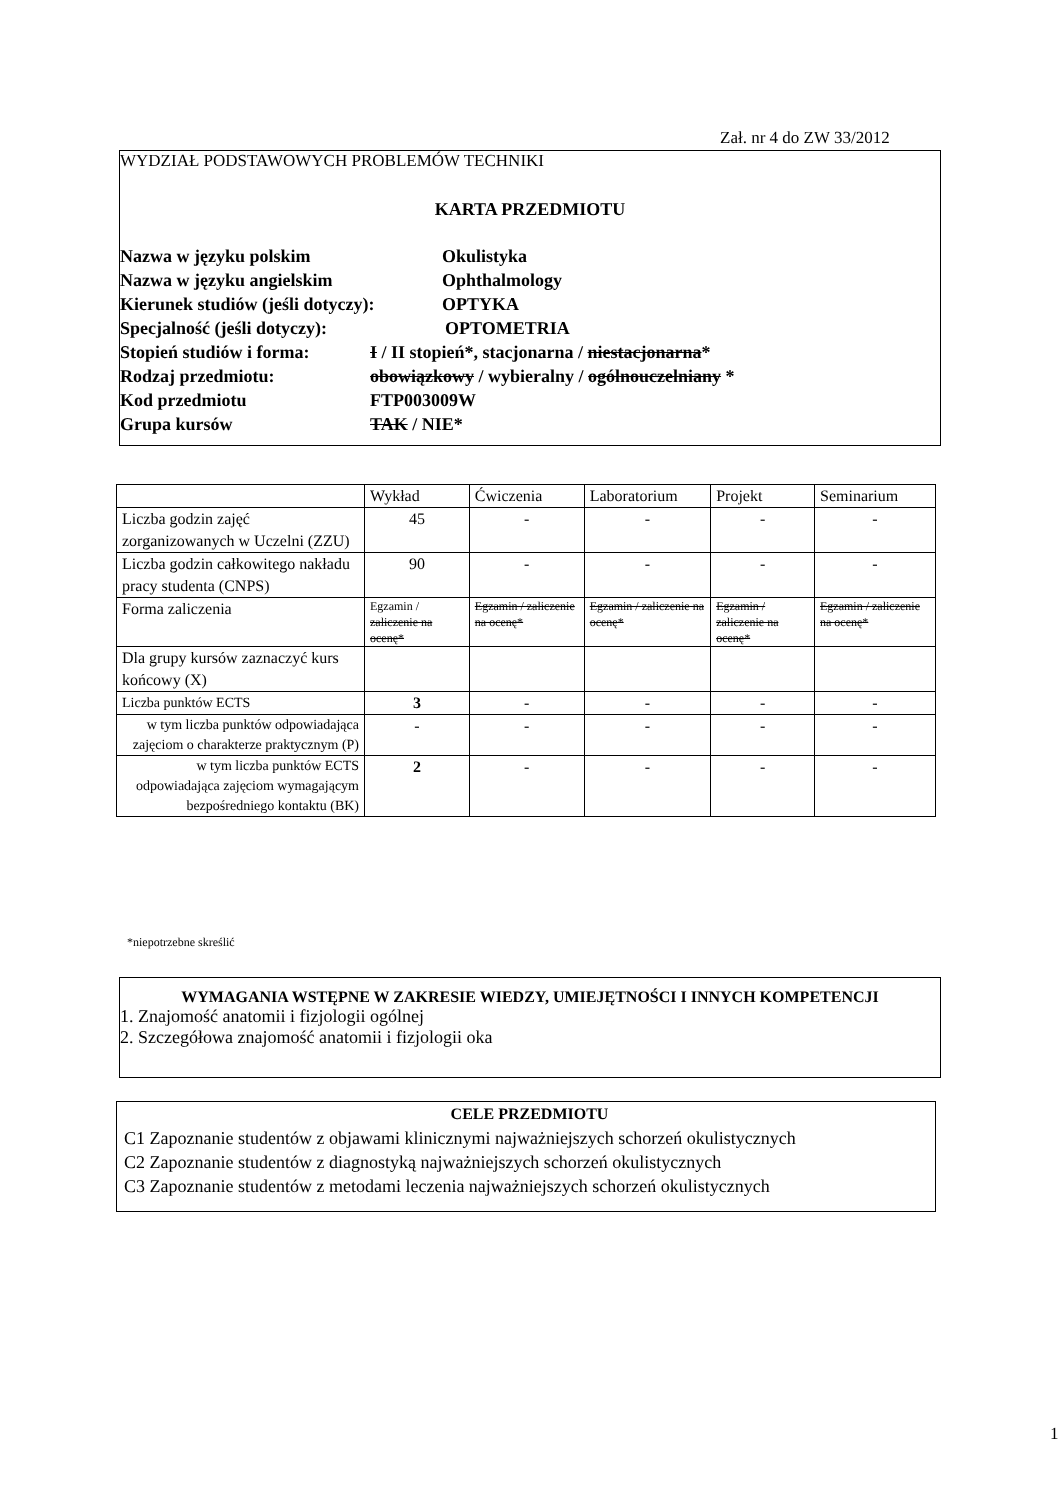Zał. nr 4 do ZW 33/2012
WYDZIAŁ PODSTAWOWYCH PROBLEMÓW TECHNIKI
KARTA PRZEDMIOTU
Nazwa w języku polskim Okulistyka
Nazwa w języku angielskim Ophthalmology
Kierunek studiów (jeśli dotyczy): OPTYKA
Specjalność (jeśli dotyczy): OPTOMETRIA
Stopień studiów i forma: I / II stopień*, stacjonarna / niestacjonarna*
Rodzaj przedmiotu: obowiązkowy / wybieralny / ogólnouczelniany *
Kod przedmiotu FTP003009W
Grupa kursów TAK / NIE*
| | Wykład | Ćwiczenia | Laboratorium | Projekt | Seminarium |
| Liczba godzin zajęć zorganizowanych w Uczelni (ZZU) | 45 | - | - | - | - |
| Liczba godzin całkowitego nakładu pracy studenta (CNPS) | 90 | - | - | - | - |
| Forma zaliczenia | Egzamin / zaliczenie na ocenę* | Egzamin / zaliczenie na ocenę* | Egzamin / zaliczenie na ocenę* | Egzamin / zaliczenie na ocenę* | Egzamin / zaliczenie na ocenę* |
| Dla grupy kursów zaznaczyć kurs końcowy (X) | | | | | |
| Liczba punktów ECTS | 3 | - | - | - | - |
| w tym liczba punktów odpowiadająca zajęciom o charakterze praktycznym (P) | - | - | - | - | - |
| w tym liczba punktów ECTS odpowiadająca zajęciom wymagającym bezpośredniego kontaktu (BK) | 2 | - | - | - | - |
*niepotrzebne skreślić
WYMAGANIA WSTĘPNE W ZAKRESIE WIEDZY, UMIEJĘTNOŚCI I INNYCH KOMPETENCJI
1. Znajomość anatomii i fizjologii ogólnej
2. Szczegółowa znajomość anatomii i fizjologii oka
CELE PRZEDMIOTU
C1 Zapoznanie studentów z objawami klinicznymi najważniejszych schorzeń okulistycznych
C2 Zapoznanie studentów z diagnostyką najważniejszych schorzeń okulistycznych
C3 Zapoznanie studentów z metodami leczenia najważniejszych schorzeń okulistycznych
1